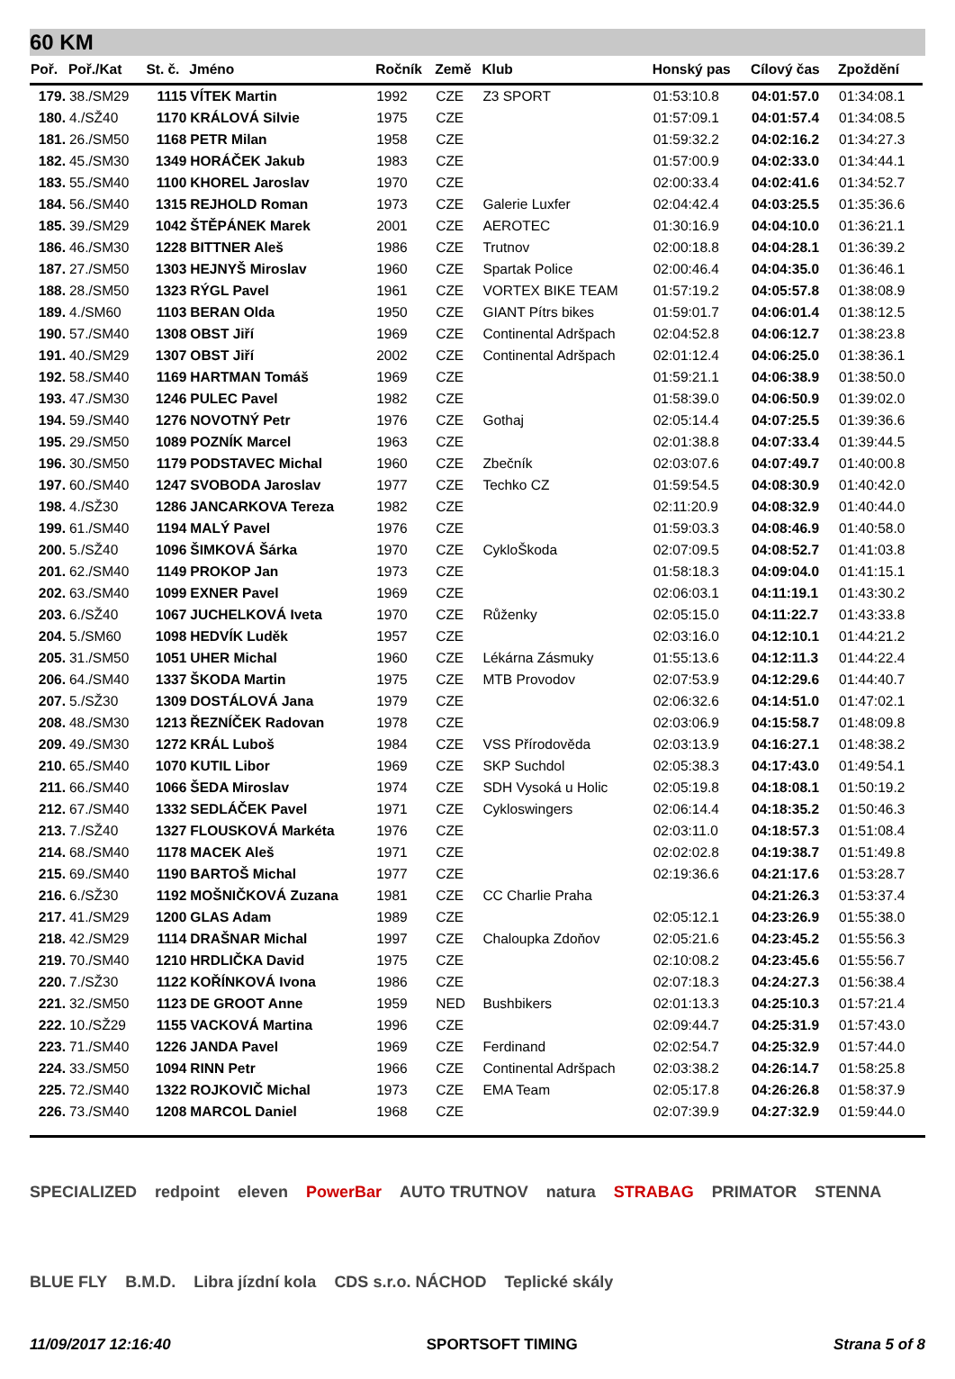60 KM
| Poř. | Poř./Kat | St. č. | Jméno | Ročník | Země | Klub | Honský pas | Cílový čas | Zpoždění |
| --- | --- | --- | --- | --- | --- | --- | --- | --- | --- |
| 179. | 38./SM29 | 1115 | VÍTEK Martin | 1992 | CZE | Z3 SPORT | 01:53:10.8 | 04:01:57.0 | 01:34:08.1 |
| 180. | 4./SŽ40 | 1170 | KRÁLOVÁ Silvie | 1975 | CZE | | 01:57:09.1 | 04:01:57.4 | 01:34:08.5 |
| 181. | 26./SM50 | 1168 | PETR Milan | 1958 | CZE | | 01:59:32.2 | 04:02:16.2 | 01:34:27.3 |
| 182. | 45./SM30 | 1349 | HORÁČEK Jakub | 1983 | CZE | | 01:57:00.9 | 04:02:33.0 | 01:34:44.1 |
| 183. | 55./SM40 | 1100 | KHOREL Jaroslav | 1970 | CZE | | 02:00:33.4 | 04:02:41.6 | 01:34:52.7 |
| 184. | 56./SM40 | 1315 | REJHOLD Roman | 1973 | CZE | Galerie Luxfer | 02:04:42.4 | 04:03:25.5 | 01:35:36.6 |
| 185. | 39./SM29 | 1042 | ŠTĚPÁNEK Marek | 2001 | CZE | AEROTEC | 01:30:16.9 | 04:04:10.0 | 01:36:21.1 |
| 186. | 46./SM30 | 1228 | BITTNER Aleš | 1986 | CZE | Trutnov | 02:00:18.8 | 04:04:28.1 | 01:36:39.2 |
| 187. | 27./SM50 | 1303 | HEJNYŠ Miroslav | 1960 | CZE | Spartak Police | 02:00:46.4 | 04:04:35.0 | 01:36:46.1 |
| 188. | 28./SM50 | 1323 | RÝGL Pavel | 1961 | CZE | VORTEX BIKE TEAM | 01:57:19.2 | 04:05:57.8 | 01:38:08.9 |
| 189. | 4./SM60 | 1103 | BERAN Olda | 1950 | CZE | GIANT Pítrs bikes | 01:59:01.7 | 04:06:01.4 | 01:38:12.5 |
| 190. | 57./SM40 | 1308 | OBST Jiří | 1969 | CZE | Continental Adršpach | 02:04:52.8 | 04:06:12.7 | 01:38:23.8 |
| 191. | 40./SM29 | 1307 | OBST Jiří | 2002 | CZE | Continental Adršpach | 02:01:12.4 | 04:06:25.0 | 01:38:36.1 |
| 192. | 58./SM40 | 1169 | HARTMAN Tomáš | 1969 | CZE | | 01:59:21.1 | 04:06:38.9 | 01:38:50.0 |
| 193. | 47./SM30 | 1246 | PULEC Pavel | 1982 | CZE | | 01:58:39.0 | 04:06:50.9 | 01:39:02.0 |
| 194. | 59./SM40 | 1276 | NOVOTNÝ Petr | 1976 | CZE | Gothaj | 02:05:14.4 | 04:07:25.5 | 01:39:36.6 |
| 195. | 29./SM50 | 1089 | POZNÍK Marcel | 1963 | CZE | | 02:01:38.8 | 04:07:33.4 | 01:39:44.5 |
| 196. | 30./SM50 | 1179 | PODSTAVEC Michal | 1960 | CZE | Zbečník | 02:03:07.6 | 04:07:49.7 | 01:40:00.8 |
| 197. | 60./SM40 | 1247 | SVOBODA Jaroslav | 1977 | CZE | Techko CZ | 01:59:54.5 | 04:08:30.9 | 01:40:42.0 |
| 198. | 4./SŽ30 | 1286 | JANCARKOVA Tereza | 1982 | CZE | | 02:11:20.9 | 04:08:32.9 | 01:40:44.0 |
| 199. | 61./SM40 | 1194 | MALÝ Pavel | 1976 | CZE | | 01:59:03.3 | 04:08:46.9 | 01:40:58.0 |
| 200. | 5./SŽ40 | 1096 | ŠIMKOVÁ Šárka | 1970 | CZE | CykloŠkoda | 02:07:09.5 | 04:08:52.7 | 01:41:03.8 |
| 201. | 62./SM40 | 1149 | PROKOP Jan | 1973 | CZE | | 01:58:18.3 | 04:09:04.0 | 01:41:15.1 |
| 202. | 63./SM40 | 1099 | EXNER Pavel | 1969 | CZE | | 02:06:03.1 | 04:11:19.1 | 01:43:30.2 |
| 203. | 6./SŽ40 | 1067 | JUCHELKOVÁ Iveta | 1970 | CZE | Růženky | 02:05:15.0 | 04:11:22.7 | 01:43:33.8 |
| 204. | 5./SM60 | 1098 | HEDVÍK Luděk | 1957 | CZE | | 02:03:16.0 | 04:12:10.1 | 01:44:21.2 |
| 205. | 31./SM50 | 1051 | UHER Michal | 1960 | CZE | Lékárna Zásmuky | 01:55:13.6 | 04:12:11.3 | 01:44:22.4 |
| 206. | 64./SM40 | 1337 | ŠKODA Martin | 1975 | CZE | MTB Provodov | 02:07:53.9 | 04:12:29.6 | 01:44:40.7 |
| 207. | 5./SŽ30 | 1309 | DOSTÁLOVÁ Jana | 1979 | CZE | | 02:06:32.6 | 04:14:51.0 | 01:47:02.1 |
| 208. | 48./SM30 | 1213 | ŘEZNÍČEK Radovan | 1978 | CZE | | 02:03:06.9 | 04:15:58.7 | 01:48:09.8 |
| 209. | 49./SM30 | 1272 | KRÁL Luboš | 1984 | CZE | VSS Přírodověda | 02:03:13.9 | 04:16:27.1 | 01:48:38.2 |
| 210. | 65./SM40 | 1070 | KUTIL Libor | 1969 | CZE | SKP Suchdol | 02:05:38.3 | 04:17:43.0 | 01:49:54.1 |
| 211. | 66./SM40 | 1066 | ŠEDA Miroslav | 1974 | CZE | SDH Vysoká u Holic | 02:05:19.8 | 04:18:08.1 | 01:50:19.2 |
| 212. | 67./SM40 | 1332 | SEDLÁČEK Pavel | 1971 | CZE | Cykloswingers | 02:06:14.4 | 04:18:35.2 | 01:50:46.3 |
| 213. | 7./SŽ40 | 1327 | FLOUSKOVÁ Markéta | 1976 | CZE | | 02:03:11.0 | 04:18:57.3 | 01:51:08.4 |
| 214. | 68./SM40 | 1178 | MACEK Aleš | 1971 | CZE | | 02:02:02.8 | 04:19:38.7 | 01:51:49.8 |
| 215. | 69./SM40 | 1190 | BARTOŠ Michal | 1977 | CZE | | 02:19:36.6 | 04:21:17.6 | 01:53:28.7 |
| 216. | 6./SŽ30 | 1192 | MOŠNIČKOVÁ Zuzana | 1981 | CZE | CC Charlie Praha | | 04:21:26.3 | 01:53:37.4 |
| 217. | 41./SM29 | 1200 | GLAS Adam | 1989 | CZE | | 02:05:12.1 | 04:23:26.9 | 01:55:38.0 |
| 218. | 42./SM29 | 1114 | DRAŠNAR Michal | 1997 | CZE | Chaloupka Zdoňov | 02:05:21.6 | 04:23:45.2 | 01:55:56.3 |
| 219. | 70./SM40 | 1210 | HRDLIČKA David | 1975 | CZE | | 02:10:08.2 | 04:23:45.6 | 01:55:56.7 |
| 220. | 7./SŽ30 | 1122 | KOŘÍNKOVÁ Ivona | 1986 | CZE | | 02:07:18.3 | 04:24:27.3 | 01:56:38.4 |
| 221. | 32./SM50 | 1123 | DE GROOT Anne | 1959 | NED | Bushbikers | 02:01:13.3 | 04:25:10.3 | 01:57:21.4 |
| 222. | 10./SŽ29 | 1155 | VACKOVÁ Martina | 1996 | CZE | | 02:09:44.7 | 04:25:31.9 | 01:57:43.0 |
| 223. | 71./SM40 | 1226 | JANDA Pavel | 1969 | CZE | Ferdinand | 02:02:54.7 | 04:25:32.9 | 01:57:44.0 |
| 224. | 33./SM50 | 1094 | RINN Petr | 1966 | CZE | Continental Adršpach | 02:03:38.2 | 04:26:14.7 | 01:58:25.8 |
| 225. | 72./SM40 | 1322 | ROJKOVIČ Michal | 1973 | CZE | EMA Team | 02:05:17.8 | 04:26:26.8 | 01:58:37.9 |
| 226. | 73./SM40 | 1208 | MARCOL Daniel | 1968 | CZE | | 02:07:39.9 | 04:27:32.9 | 01:59:44.0 |
SPECIALIZED redpoint eleven PowerBar AUTO TRUTNOV natura STRABAG PRIMATOR STENNA BLUE FLY B.M.D. Libra jízdní kola CDS s.r.o. NÁCHOD Teplické skály
11/09/2017 12:16:40 SPORTSOFT TIMING Strana 5 of 8